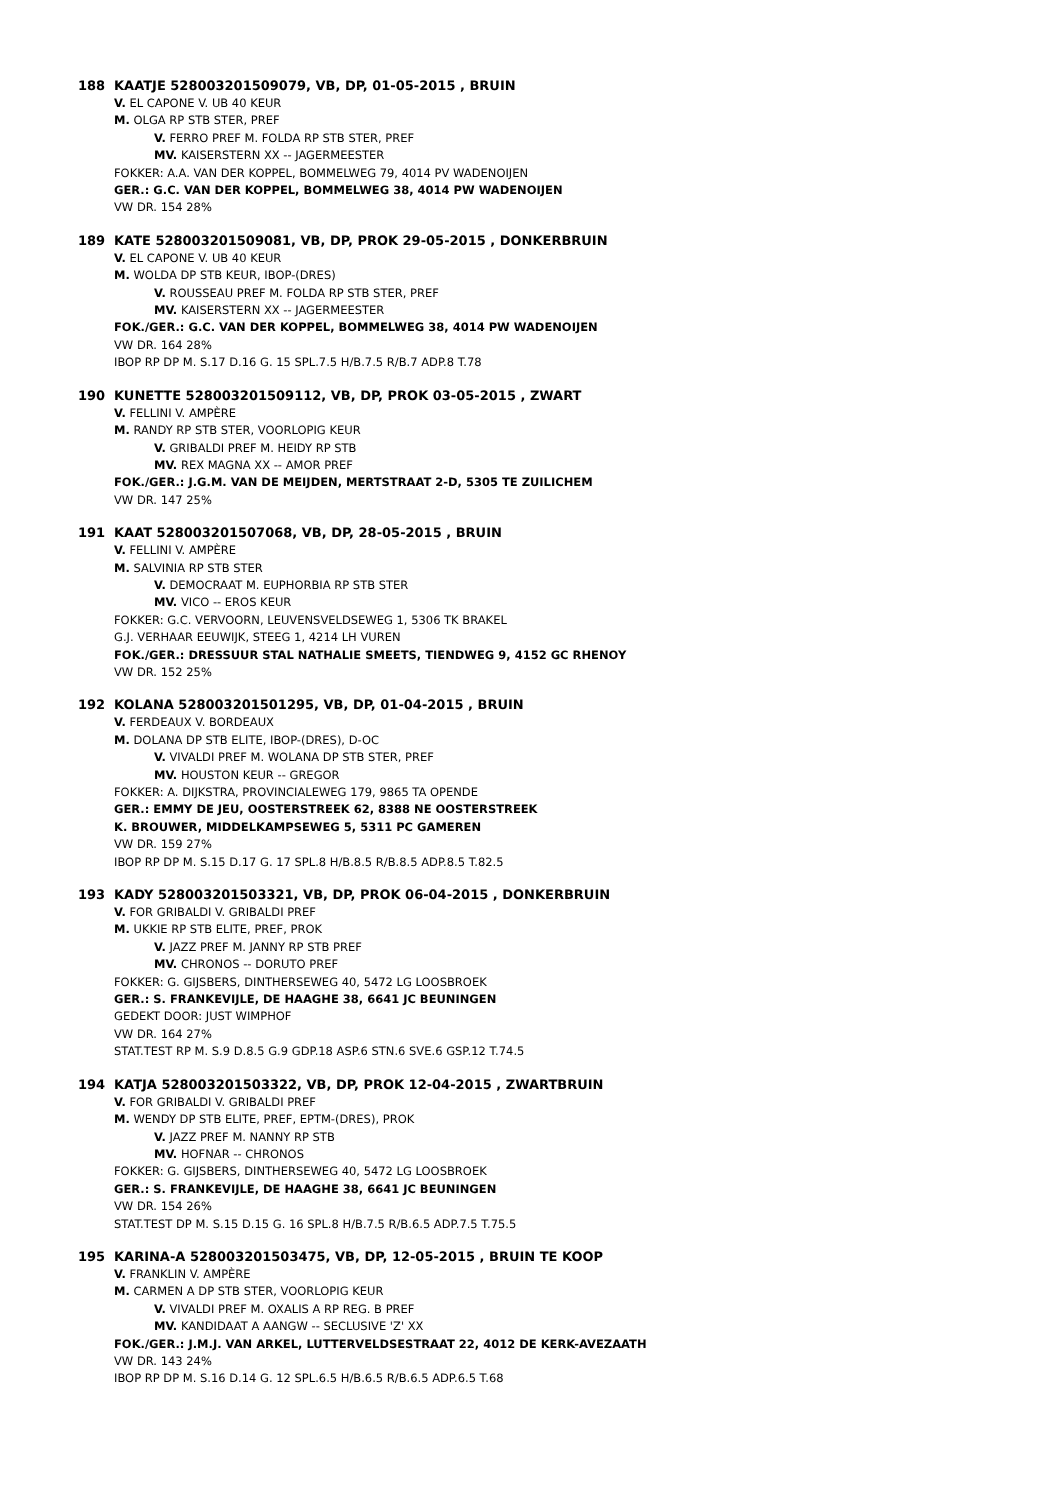188 KAATJE 528003201509079, VB, DP, 01-05-2015 , BRUIN
V. EL CAPONE V. UB 40 KEUR
M. OLGA RP STB STER, PREF
V. FERRO PREF M. FOLDA RP STB STER, PREF
MV. KAISERSTERN XX -- JAGERMEESTER
FOKKER: A.A. VAN DER KOPPEL, BOMMELWEG 79, 4014 PV WADENOIJEN
GER.: G.C. VAN DER KOPPEL, BOMMELWEG 38, 4014 PW WADENOIJEN
VW DR. 154 28%
189 KATE 528003201509081, VB, DP, PROK 29-05-2015 , DONKERBRUIN
V. EL CAPONE V. UB 40 KEUR
M. WOLDA DP STB KEUR, IBOP-(DRES)
V. ROUSSEAU PREF M. FOLDA RP STB STER, PREF
MV. KAISERSTERN XX -- JAGERMEESTER
FOK./GER.: G.C. VAN DER KOPPEL, BOMMELWEG 38, 4014 PW WADENOIJEN
VW DR. 164 28%
IBOP RP DP M. S.17 D.16 G. 15 SPL.7.5 H/B.7.5 R/B.7 ADP.8 T.78
190 KUNETTE 528003201509112, VB, DP, PROK 03-05-2015 , ZWART
V. FELLINI V. AMPÈRE
M. RANDY RP STB STER, VOORLOPIG KEUR
V. GRIBALDI PREF M. HEIDY RP STB
MV. REX MAGNA XX -- AMOR PREF
FOK./GER.: J.G.M. VAN DE MEIJDEN, MERTSTRAAT 2-D, 5305 TE ZUILICHEM
VW DR. 147 25%
191 KAAT 528003201507068, VB, DP, 28-05-2015 , BRUIN
V. FELLINI V. AMPÈRE
M. SALVINIA RP STB STER
V. DEMOCRAAT M. EUPHORBIA RP STB STER
MV. VICO -- EROS KEUR
FOKKER: G.C. VERVOORN, LEUVENSVELDSEWEG 1, 5306 TK BRAKEL
G.J. VERHAAR EEUWIJK, STEEG 1, 4214 LH VUREN
FOK./GER.: DRESSUUR STAL NATHALIE SMEETS, TIENDWEG 9, 4152 GC RHENOY
VW DR. 152 25%
192 KOLANA 528003201501295, VB, DP, 01-04-2015 , BRUIN
V. FERDEAUX V. BORDEAUX
M. DOLANA DP STB ELITE, IBOP-(DRES), D-OC
V. VIVALDI PREF M. WOLANA DP STB STER, PREF
MV. HOUSTON KEUR -- GREGOR
FOKKER: A. DIJKSTRA, PROVINCIALEWEG 179, 9865 TA OPENDE
GER.: EMMY DE JEU, OOSTERSTREEK 62, 8388 NE OOSTERSTREEK
K. BROUWER, MIDDELKAMPSEWEG 5, 5311 PC GAMEREN
VW DR. 159 27%
IBOP RP DP M. S.15 D.17 G. 17 SPL.8 H/B.8.5 R/B.8.5 ADP.8.5 T.82.5
193 KADY 528003201503321, VB, DP, PROK 06-04-2015 , DONKERBRUIN
V. FOR GRIBALDI V. GRIBALDI PREF
M. UKKIE RP STB ELITE, PREF, PROK
V. JAZZ PREF M. JANNY RP STB PREF
MV. CHRONOS -- DORUTO PREF
FOKKER: G. GIJSBERS, DINTHERSEWEG 40, 5472 LG LOOSBROEK
GER.: S. FRANKEVIJLE, DE HAAGHE 38, 6641 JC BEUNINGEN
GEDEKT DOOR: JUST WIMPHOF
VW DR. 164 27%
STAT.TEST RP M. S.9 D.8.5 G.9 GDP.18 ASP.6 STN.6 SVE.6 GSP.12 T.74.5
194 KATJA 528003201503322, VB, DP, PROK 12-04-2015 , ZWARTBRUIN
V. FOR GRIBALDI V. GRIBALDI PREF
M. WENDY DP STB ELITE, PREF, EPTM-(DRES), PROK
V. JAZZ PREF M. NANNY RP STB
MV. HOFNAR -- CHRONOS
FOKKER: G. GIJSBERS, DINTHERSEWEG 40, 5472 LG LOOSBROEK
GER.: S. FRANKEVIJLE, DE HAAGHE 38, 6641 JC BEUNINGEN
VW DR. 154 26%
STAT.TEST DP M. S.15 D.15 G. 16 SPL.8 H/B.7.5 R/B.6.5 ADP.7.5 T.75.5
195 KARINA-A 528003201503475, VB, DP, 12-05-2015 , BRUIN TE KOOP
V. FRANKLIN V. AMPÈRE
M. CARMEN A DP STB STER, VOORLOPIG KEUR
V. VIVALDI PREF M. OXALIS A RP REG. B PREF
MV. KANDIDAAT A AANGW -- SECLUSIVE 'Z' XX
FOK./GER.: J.M.J. VAN ARKEL, LUTTERVELDSESTRAAT 22, 4012 DE KERK-AVEZAATH
VW DR. 143 24%
IBOP RP DP M. S.16 D.14 G. 12 SPL.6.5 H/B.6.5 R/B.6.5 ADP.6.5 T.68